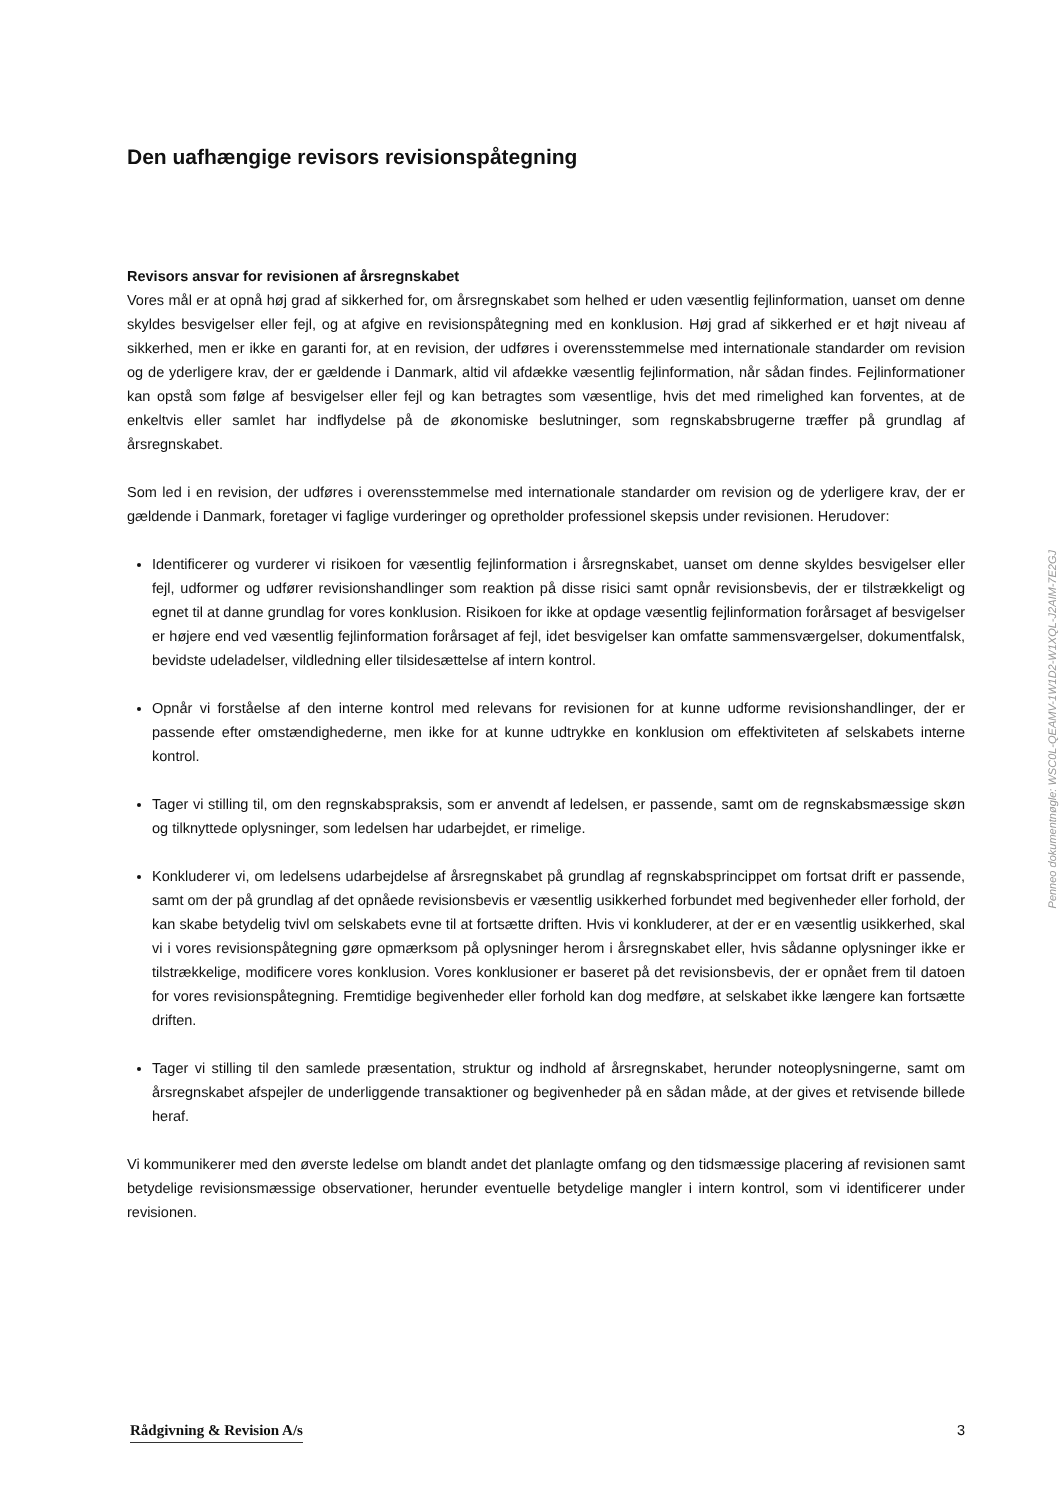Den uafhængige revisors revisionspåtegning
Revisors ansvar for revisionen af årsregnskabet
Vores mål er at opnå høj grad af sikkerhed for, om årsregnskabet som helhed er uden væsentlig fejlinformation, uanset om denne skyldes besvigelser eller fejl, og at afgive en revisionspåtegning med en konklusion. Høj grad af sikkerhed er et højt niveau af sikkerhed, men er ikke en garanti for, at en revision, der udføres i overensstemmelse med internationale standarder om revision og de yderligere krav, der er gældende i Danmark, altid vil afdække væsentlig fejlinformation, når sådan findes. Fejlinformationer kan opstå som følge af besvigelser eller fejl og kan betragtes som væsentlige, hvis det med rimelighed kan forventes, at de enkeltvis eller samlet har indflydelse på de økonomiske beslutninger, som regnskabsbrugerne træffer på grundlag af årsregnskabet.
Som led i en revision, der udføres i overensstemmelse med internationale standarder om revision og de yderligere krav, der er gældende i Danmark, foretager vi faglige vurderinger og opretholder professionel skepsis under revisionen. Herudover:
Identificerer og vurderer vi risikoen for væsentlig fejlinformation i årsregnskabet, uanset om denne skyldes besvigelser eller fejl, udformer og udfører revisionshandlinger som reaktion på disse risici samt opnår revisionsbevis, der er tilstrækkeligt og egnet til at danne grundlag for vores konklusion. Risikoen for ikke at opdage væsentlig fejlinformation forårsaget af besvigelser er højere end ved væsentlig fejlinformation forårsaget af fejl, idet besvigelser kan omfatte sammensværgelser, dokumentfalsk, bevidste udeladelser, vildledning eller tilsidesættelse af intern kontrol.
Opnår vi forståelse af den interne kontrol med relevans for revisionen for at kunne udforme revisionshandlinger, der er passende efter omstændighederne, men ikke for at kunne udtrykke en konklusion om effektiviteten af selskabets interne kontrol.
Tager vi stilling til, om den regnskabspraksis, som er anvendt af ledelsen, er passende, samt om de regnskabsmæssige skøn og tilknyttede oplysninger, som ledelsen har udarbejdet, er rimelige.
Konkluderer vi, om ledelsens udarbejdelse af årsregnskabet på grundlag af regnskabsprincippet om fortsat drift er passende, samt om der på grundlag af det opnåede revisionsbevis er væsentlig usikkerhed forbundet med begivenheder eller forhold, der kan skabe betydelig tvivl om selskabets evne til at fortsætte driften. Hvis vi konkluderer, at der er en væsentlig usikkerhed, skal vi i vores revisionspåtegning gøre opmærksom på oplysninger herom i årsregnskabet eller, hvis sådanne oplysninger ikke er tilstrækkelige, modificere vores konklusion. Vores konklusioner er baseret på det revisionsbevis, der er opnået frem til datoen for vores revisionspåtegning. Fremtidige begivenheder eller forhold kan dog medføre, at selskabet ikke længere kan fortsætte driften.
Tager vi stilling til den samlede præsentation, struktur og indhold af årsregnskabet, herunder noteoplysningerne, samt om årsregnskabet afspejler de underliggende transaktioner og begivenheder på en sådan måde, at der gives et retvisende billede heraf.
Vi kommunikerer med den øverste ledelse om blandt andet det planlagte omfang og den tidsmæssige placering af revisionen samt betydelige revisionsmæssige observationer, herunder eventuelle betydelige mangler i intern kontrol, som vi identificerer under revisionen.
Penneo dokumentnøgle: WSC0L-QEAMV-1W1D2-W1XQL-J2AIM-7E2GJ
Rådgivning & Revision A/s 3